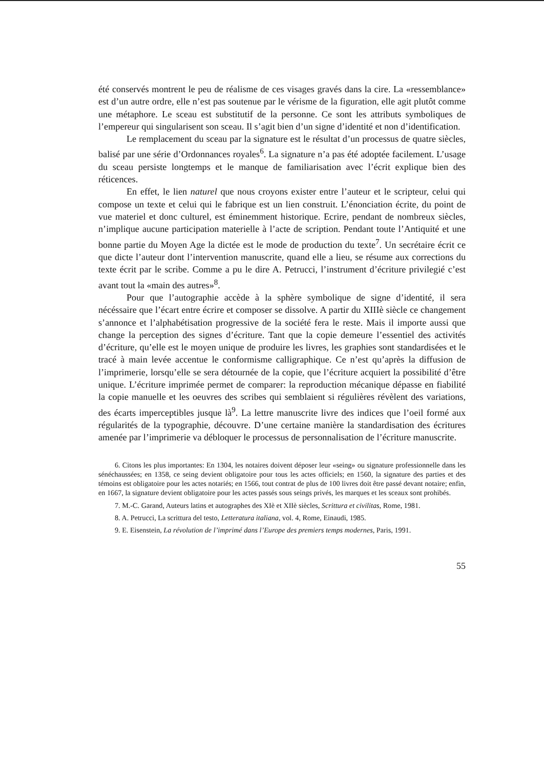été conservés montrent le peu de réalisme de ces visages gravés dans la cire. La «ressemblance» est d’un autre ordre, elle n’est pas soutenue par le vérisme de la figuration, elle agit plutôt comme une métaphore. Le sceau est substitutif de la personne. Ce sont les attributs symboliques de l’empereur qui singularisent son sceau. Il s’agit bien d’un signe d’identité et non d’identification.
Le remplacement du sceau par la signature est le résultat d’un processus de quatre siècles, balisé par une série d’Ordonnances royales<sup>6</sup>. La signature n’a pas été adoptée facilement. L’usage du sceau persiste longtemps et le manque de familiarisation avec l’écrit explique bien des réticences.
En effet, le lien naturel que nous croyons exister entre l’auteur et le scripteur, celui qui compose un texte et celui qui le fabrique est un lien construit. L’énonciation écrite, du point de vue materiel et donc culturel, est éminemment historique. Ecrire, pendant de nombreux siècles, n’implique aucune participation materielle à l’acte de scription. Pendant toute l’Antiquité et une bonne partie du Moyen Age la dictée est le mode de production du texte<sup>7</sup>. Un secrétaire écrit ce que dicte l’auteur dont l’intervention manuscrite, quand elle a lieu, se résume aux corrections du texte écrit par le scribe. Comme a pu le dire A. Petrucci, l’instrument d’écriture privilegié c’est avant tout la «main des autres»<sup>8</sup>.
Pour que l’autographie accède à la sphère symbolique de signe d’identité, il sera nécéssaire que l’écart entre écrire et composer se dissolve. A partir du XIIIè siècle ce changement s’annonce et l’alphabétisation progressive de la société fera le reste. Mais il importe aussi que change la perception des signes d’écriture. Tant que la copie demeure l’essentiel des activités d’écriture, qu’elle est le moyen unique de produire les livres, les graphies sont standardisées et le tracé à main levée accentue le conformisme calligraphique. Ce n’est qu’après la diffusion de l’imprimerie, lorsqu’elle se sera détournée de la copie, que l’écriture acquiert la possibilité d’être unique. L’écriture imprimée permet de comparer: la reproduction mécanique dépasse en fiabilité la copie manuelle et les oeuvres des scribes qui semblaient si régulières révèlent des variations, des écarts imperceptibles jusque là<sup>9</sup>. La lettre manuscrite livre des indices que l’oeil formé aux régularités de la typographie, découvre. D’une certaine manière la standardisation des écritures amenée par l’imprimerie va débloquer le processus de personnalisation de l’écriture manuscrite.
6. Citons les plus importantes: En 1304, les notaires doivent déposer leur «seing» ou signature professionnelle dans les sénéchaussées; en 1358, ce seing devient obligatoire pour tous les actes officiels; en 1560, la signature des parties et des témoins est obligatoire pour les actes notariés; en 1566, tout contrat de plus de 100 livres doit être passé devant notaire; enfin, en 1667, la signature devient obligatoire pour les actes passés sous seings privés, les marques et les sceaux sont prohibés.
7. M.-C. Garand, Auteurs latins et autographes des XIè et XIIè siècles, Scrittura et civilitas, Rome, 1981.
8. A. Petrucci, La scrittura del testo, Letteratura italiana, vol. 4, Rome, Einaudi, 1985.
9. E. Eisenstein, La révolution de l’imprimé dans l’Europe des premiers temps modernes, Paris, 1991.
55